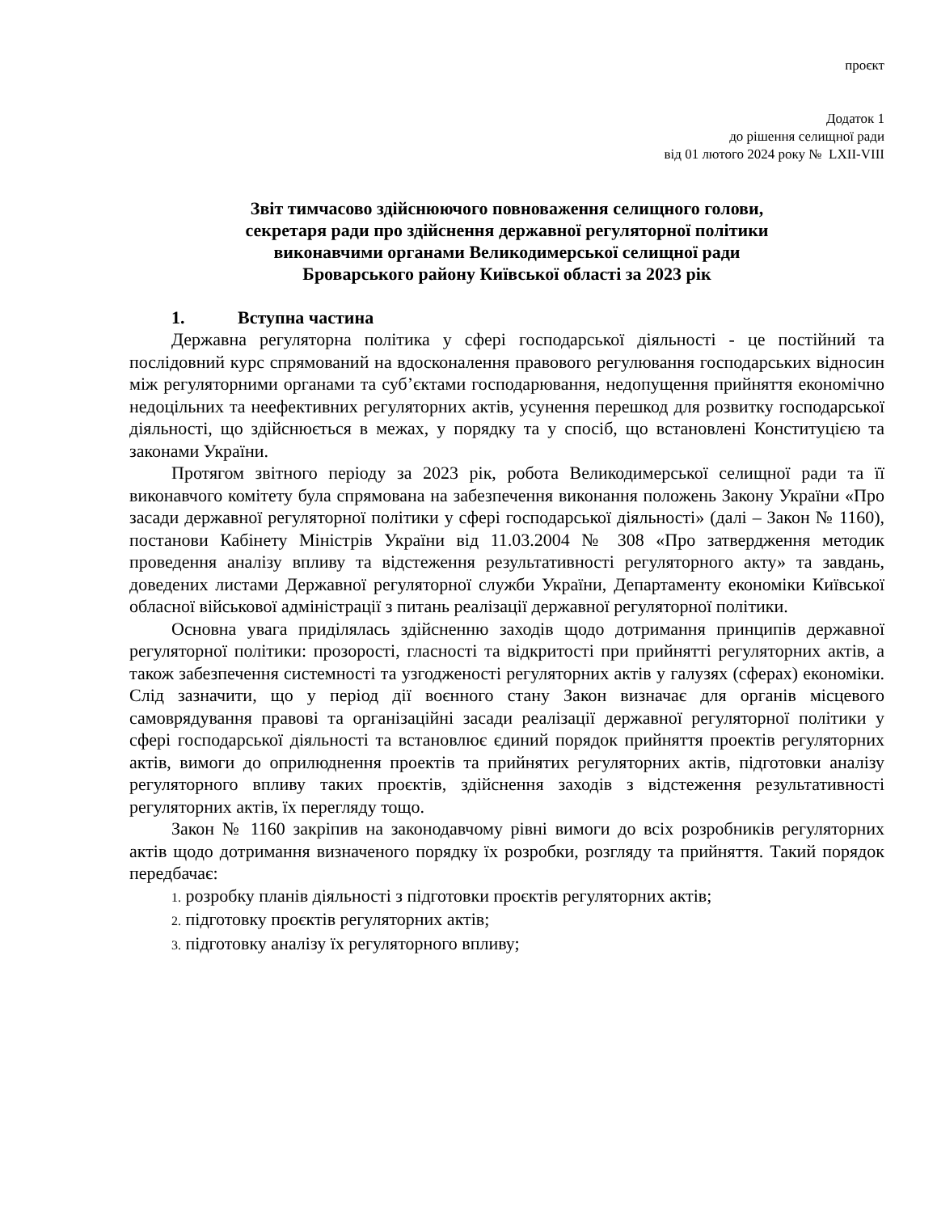проєкт
Додаток 1
до рішення селищної ради
від 01 лютого 2024 року № LXII-VIII
Звіт тимчасово здійснюючого повноваження селищного голови,
секретаря ради про здійснення державної регуляторної політики
виконавчими органами Великодимерської селищної ради
Броварського району Київської області за 2023 рік
1. Вступна частина
Державна регуляторна політика у сфері господарської діяльності - це постійний та послідовний курс спрямований на вдосконалення правового регулювання господарських відносин між регуляторними органами та суб’єктами господарювання, недопущення прийняття економічно недоцільних та неефективних регуляторних актів, усунення перешкод для розвитку господарської діяльності, що здійснюється в межах, у порядку та у спосіб, що встановлені Конституцією та законами України.
Протягом звітного періоду за 2023 рік, робота Великодимерської селищної ради та її виконавчого комітету була спрямована на забезпечення виконання положень Закону України «Про засади державної регуляторної політики у сфері господарської діяльності» (далі – Закон № 1160), постанови Кабінету Міністрів України від 11.03.2004 № 308 «Про затвердження методик проведення аналізу впливу та відстеження результативності регуляторного акту» та завдань, доведених листами Державної регуляторної служби України, Департаменту економіки Київської обласної військової адміністрації з питань реалізації державної регуляторної політики.
Основна увага приділялась здійсненню заходів щодо дотримання принципів державної регуляторної політики: прозорості, гласності та відкритості при прийнятті регуляторних актів, а також забезпечення системності та узгодженості регуляторних актів у галузях (сферах) економіки. Слід зазначити, що у період дії воєнного стану Закон визначає для органів місцевого самоврядування правові та організаційні засади реалізації державної регуляторної політики у сфері господарської діяльності та встановлює єдиний порядок прийняття проектів регуляторних актів, вимоги до оприлюднення проектів та прийнятих регуляторних актів, підготовки аналізу регуляторного впливу таких проєктів, здійснення заходів з відстеження результативності регуляторних актів, їх перегляду тощо.
Закон № 1160 закріпив на законодавчому рівні вимоги до всіх розробників регуляторних актів щодо дотримання визначеного порядку їх розробки, розгляду та прийняття. Такий порядок передбачає:
1. розробку планів діяльності з підготовки проєктів регуляторних актів;
2. підготовку проєктів регуляторних актів;
3. підготовку аналізу їх регуляторного впливу;